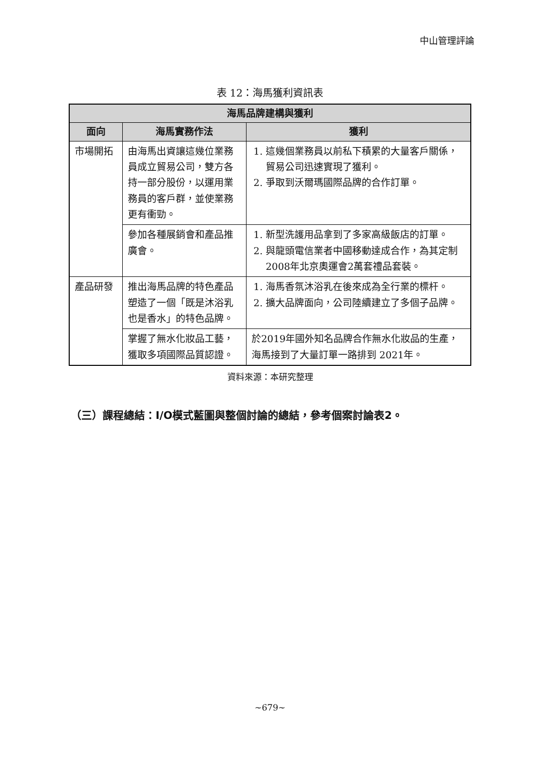中山管理評論
表 12：海馬獲利資訊表
| 海馬品牌建構與獲利 | | |
| --- | --- | --- |
| 面向 | 海馬實務作法 | 獲利 |
| 市場開拓 | 由海馬出資讓這幾位業務員成立貿易公司，雙方各持一部分股份，以運用業務員的客戶群，並使業務更有衝勁。 | 1. 這幾個業務員以前私下積累的大量客戶關係，貿易公司迅速實現了獲利。 2. 爭取到沃爾瑪國際品牌的合作訂單。 |
| | 參加各種展銷會和產品推廣會。 | 1. 新型洗護用品拿到了多家高級飯店的訂單。 2. 與龍頭電信業者中國移動達成合作，為其定制2008年北京奧運會2萬套禮品套裝。 |
| 產品研發 | 推出海馬品牌的特色產品塑造了一個「既是沐浴乳也是香水」的特色品牌。 | 1. 海馬香氛沐浴乳在後來成為全行業的標杆。 2. 擴大品牌面向，公司陸續建立了多個子品牌。 |
| | 掌握了無水化妝品工藝，獲取多項國際品質認證。 | 於2019年國外知名品牌合作無水化妝品的生產，海馬接到了大量訂單一路排到 2021年。 |
資料來源：本研究整理
（三）課程總結：I/O模式藍圖與整個討論的總結，參考個案討論表2。
~679~